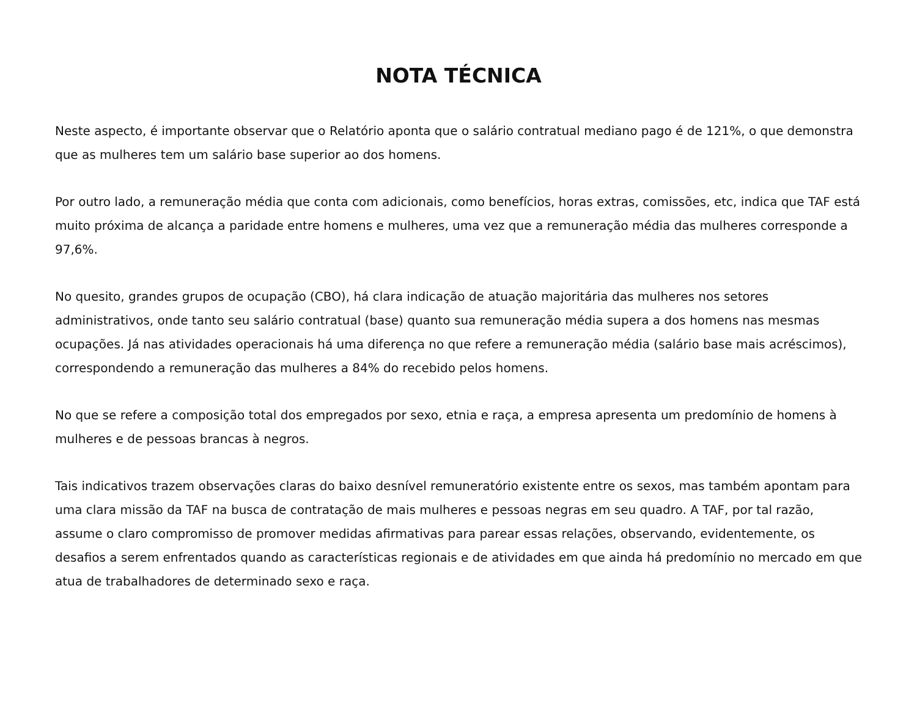NOTA TÉCNICA
Neste aspecto, é importante observar que o Relatório aponta que o salário contratual mediano pago é de 121%, o que demonstra que as mulheres tem um salário base superior ao dos homens.
Por outro lado, a remuneração média que conta com adicionais, como benefícios, horas extras, comissões, etc, indica que TAF está muito próxima de alcança a paridade entre homens e mulheres, uma vez que a remuneração média das mulheres corresponde a 97,6%.
No quesito, grandes grupos de ocupação (CBO), há clara indicação de atuação majoritária das mulheres nos setores administrativos, onde tanto seu salário contratual (base) quanto sua remuneração média supera a dos homens nas mesmas ocupações. Já nas atividades operacionais há uma diferença no que refere a remuneração média (salário base mais acréscimos), correspondendo a remuneração das mulheres a 84% do recebido pelos homens.
No que se refere a composição total dos empregados por sexo, etnia e raça, a empresa apresenta um predomínio de homens à mulheres e de pessoas brancas à negros.
Tais indicativos trazem observações claras do baixo desnível remuneratório existente entre os sexos, mas também apontam para uma clara missão da TAF na busca de contratação de mais mulheres e pessoas negras em seu quadro. A TAF, por tal razão, assume o claro compromisso de promover medidas afirmativas para parear essas relações, observando, evidentemente, os desafios a serem enfrentados quando as características regionais e de atividades em que ainda há predomínio no mercado em que atua de trabalhadores de determinado sexo e raça.